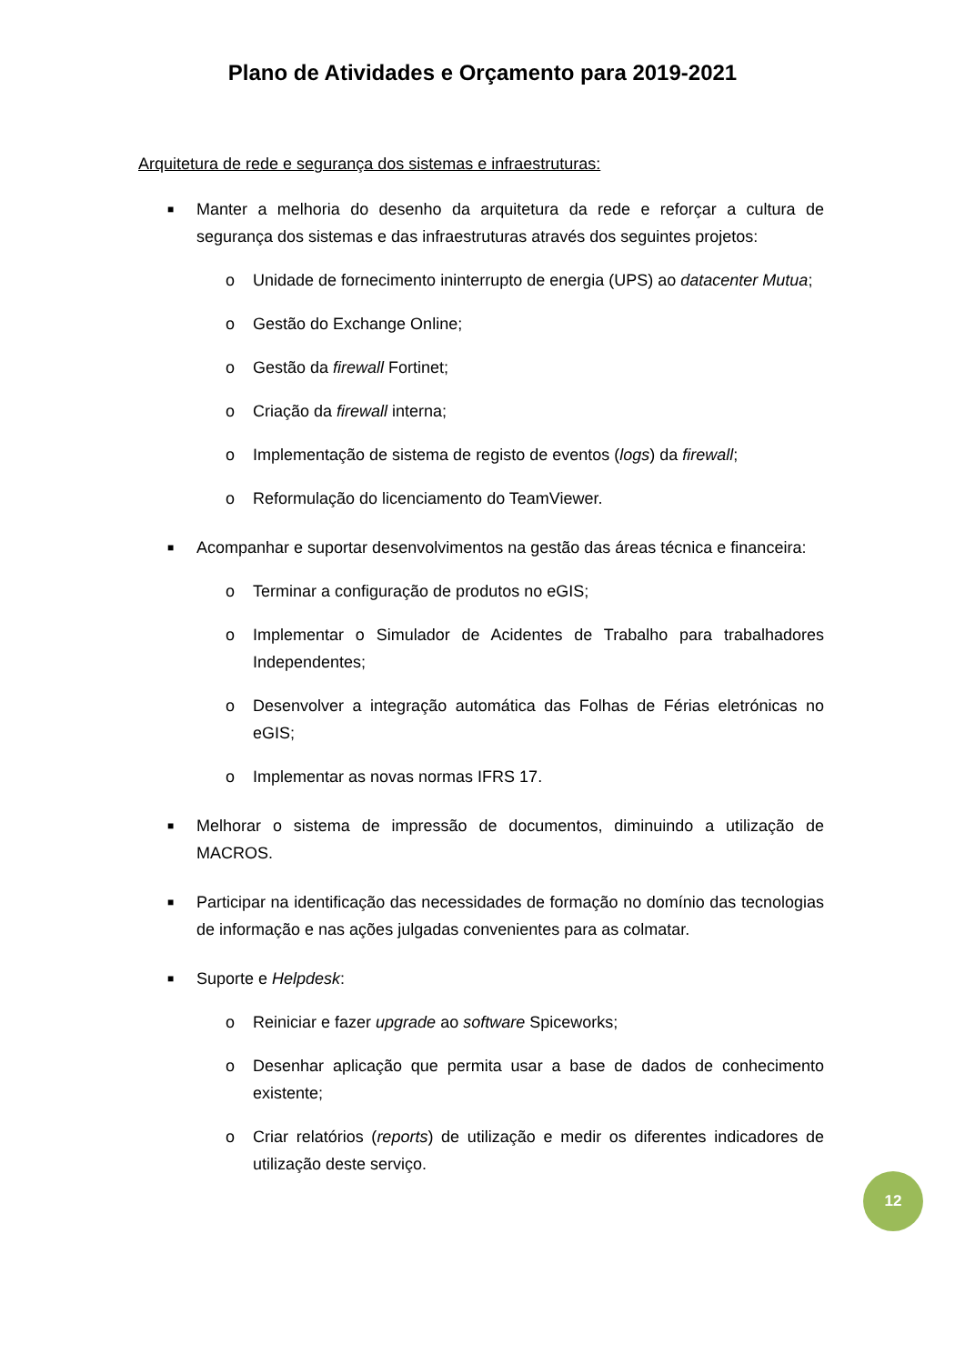Plano de Atividades e Orçamento para 2019-2021
Arquitetura de rede e segurança dos sistemas e infraestruturas:
■ Manter a melhoria do desenho da arquitetura da rede e reforçar a cultura de segurança dos sistemas e das infraestruturas através dos seguintes projetos:
o Unidade de fornecimento ininterrupto de energia (UPS) ao datacenter Mutua;
o Gestão do Exchange Online;
o Gestão da firewall Fortinet;
o Criação da firewall interna;
o Implementação de sistema de registo de eventos (logs) da firewall;
o Reformulação do licenciamento do TeamViewer.
■ Acompanhar e suportar desenvolvimentos na gestão das áreas técnica e financeira:
o Terminar a configuração de produtos no eGIS;
o Implementar o Simulador de Acidentes de Trabalho para trabalhadores Independentes;
o Desenvolver a integração automática das Folhas de Férias eletrónicas no eGIS;
o Implementar as novas normas IFRS 17.
■ Melhorar o sistema de impressão de documentos, diminuindo a utilização de MACROS.
■ Participar na identificação das necessidades de formação no domínio das tecnologias de informação e nas ações julgadas convenientes para as colmatar.
■ Suporte e Helpdesk:
o Reiniciar e fazer upgrade ao software Spiceworks;
o Desenhar aplicação que permita usar a base de dados de conhecimento existente;
o Criar relatórios (reports) de utilização e medir os diferentes indicadores de utilização deste serviço.
12